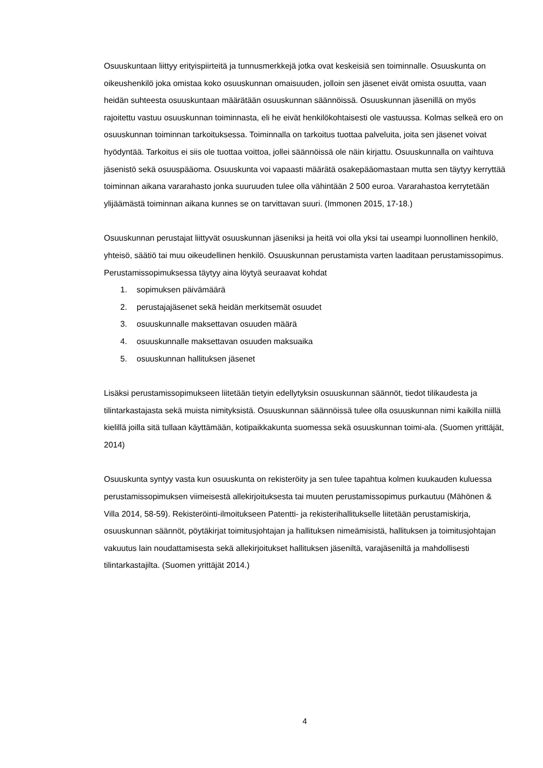Osuuskuntaan liittyy erityispiirteitä ja tunnusmerkkejä jotka ovat keskeisiä sen toiminnalle. Osuuskunta on oikeushenkilö joka omistaa koko osuuskunnan omaisuuden, jolloin sen jäsenet eivät omista osuutta, vaan heidän suhteesta osuuskuntaan määrätään osuuskunnan säännöissä. Osuuskunnan jäsenillä on myös rajoitettu vastuu osuuskunnan toiminnasta, eli he eivät henkilökohtaisesti ole vastuussa. Kolmas selkeä ero on osuuskunnan toiminnan tarkoituksessa. Toiminnalla on tarkoitus tuottaa palveluita, joita sen jäsenet voivat hyödyntää. Tarkoitus ei siis ole tuottaa voittoa, jollei säännöissä ole näin kirjattu. Osuuskunnalla on vaihtuva jäsenistö sekä osuuspääoma. Osuuskunta voi vapaasti määrätä osakepääomastaan mutta sen täytyy kerryttää toiminnan aikana vararahasto jonka suuruuden tulee olla vähintään 2 500 euroa. Vararahastoa kerrytetään ylijäämästä toiminnan aikana kunnes se on tarvittavan suuri. (Immonen 2015, 17-18.)
Osuuskunnan perustajat liittyvät osuuskunnan jäseniksi ja heitä voi olla yksi tai useampi luonnollinen henkilö, yhteisö, säätiö tai muu oikeudellinen henkilö. Osuuskunnan perustamista varten laaditaan perustamissopimus. Perustamissopimuksessa täytyy aina löytyä seuraavat kohdat
1. sopimuksen päivämäärä
2. perustajajäsenet sekä heidän merkitsemät osuudet
3. osuuskunnalle maksettavan osuuden määrä
4. osuuskunnalle maksettavan osuuden maksuaika
5. osuuskunnan hallituksen jäsenet
Lisäksi perustamissopimukseen liitetään tietyin edellytyksin osuuskunnan säännöt, tiedot tilikaudesta ja tilintarkastajasta sekä muista nimityksistä. Osuuskunnan säännöissä tulee olla osuuskunnan nimi kaikilla niillä kielillä joilla sitä tullaan käyttämään, kotipaikkakunta suomessa sekä osuuskunnan toimi-ala. (Suomen yrittäjät, 2014)
Osuuskunta syntyy vasta kun osuuskunta on rekisteröity ja sen tulee tapahtua kolmen kuukauden kuluessa perustamissopimuksen viimeisestä allekirjoituksesta tai muuten perustamissopimus purkautuu (Mähönen & Villa 2014, 58-59). Rekisteröinti-ilmoitukseen Patentti- ja rekisterihallitukselle liitetään perustamiskirja, osuuskunnan säännöt, pöytäkirjat toimitusjohtajan ja hallituksen nimeämisistä, hallituksen ja toimitusjohtajan vakuutus lain noudattamisesta sekä allekirjoitukset hallituksen jäseniltä, varajäseniltä ja mahdollisesti tilintarkastajilta. (Suomen yrittäjät 2014.)
4